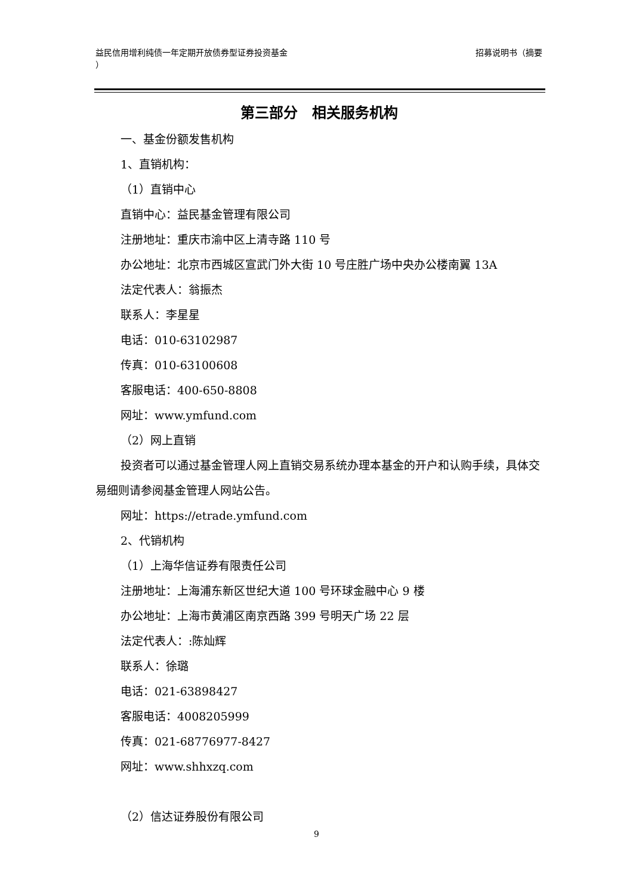益民信用增利纯债一年定期开放债券型证券投资基金
） 招募说明书（摘要
第三部分　相关服务机构
一、基金份额发售机构
1、直销机构：
（1）直销中心
直销中心：益民基金管理有限公司
注册地址：重庆市渝中区上清寺路 110 号
办公地址：北京市西城区宣武门外大街 10 号庄胜广场中央办公楼南翼 13A
法定代表人：翁振杰
联系人：李星星
电话：010-63102987
传真：010-63100608
客服电话：400-650-8808
网址：www.ymfund.com
（2）网上直销
投资者可以通过基金管理人网上直销交易系统办理本基金的开户和认购手续，具体交易细则请参阅基金管理人网站公告。
网址：https://etrade.ymfund.com
2、代销机构
（1）上海华信证券有限责任公司
注册地址：上海浦东新区世纪大道 100 号环球金融中心 9 楼
办公地址：上海市黄浦区南京西路 399 号明天广场 22 层
法定代表人：:陈灿辉
联系人：徐璐
电话：021-63898427
客服电话：4008205999
传真：021-68776977-8427
网址：www.shhxzq.com
（2）信达证券股份有限公司
9